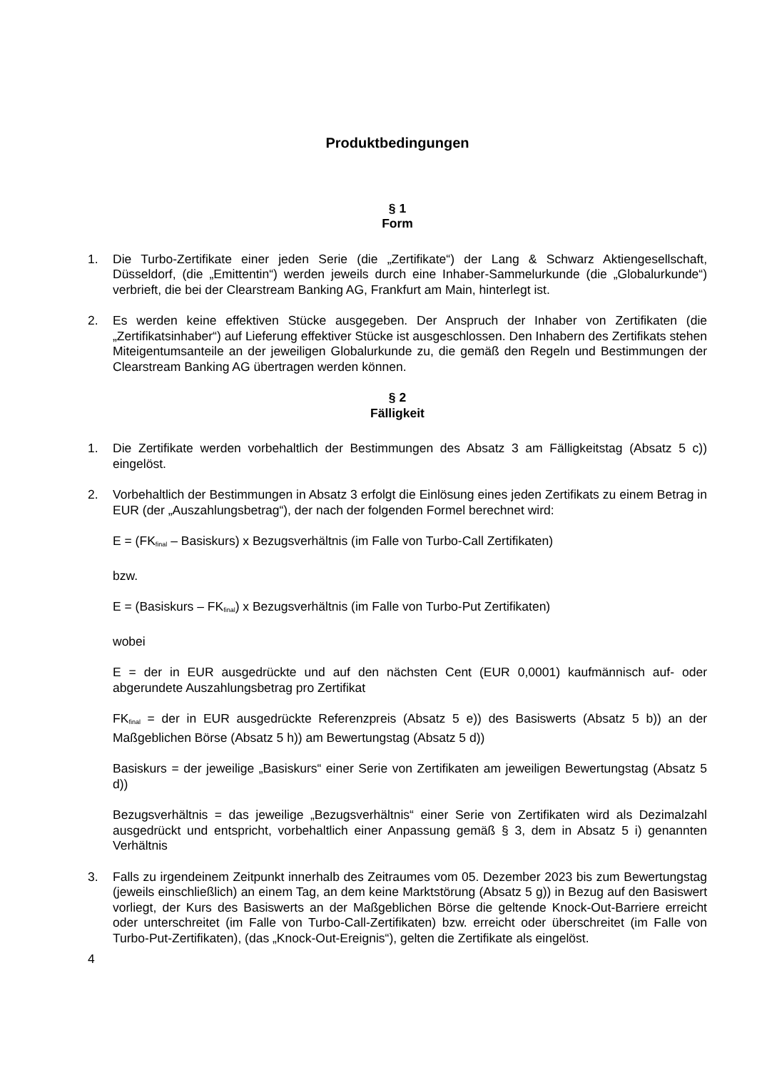Produktbedingungen
§ 1
Form
1. Die Turbo-Zertifikate einer jeden Serie (die „Zertifikate“) der Lang & Schwarz Aktiengesellschaft, Düsseldorf, (die „Emittentin“) werden jeweils durch eine Inhaber-Sammelurkunde (die „Globalurkunde“) verbrieft, die bei der Clearstream Banking AG, Frankfurt am Main, hinterlegt ist.
2. Es werden keine effektiven Stücke ausgegeben. Der Anspruch der Inhaber von Zertifikaten (die „Zertifikatsinhaber“) auf Lieferung effektiver Stücke ist ausgeschlossen. Den Inhabern des Zertifikats stehen Miteigentumsanteile an der jeweiligen Globalurkunde zu, die gemäß den Regeln und Bestimmungen der Clearstream Banking AG übertragen werden können.
§ 2
Fälligkeit
1. Die Zertifikate werden vorbehaltlich der Bestimmungen des Absatz 3 am Fälligkeitstag (Absatz 5 c)) eingelöst.
2. Vorbehaltlich der Bestimmungen in Absatz 3 erfolgt die Einlösung eines jeden Zertifikats zu einem Betrag in EUR (der „Auszahlungsbetrag“), der nach der folgenden Formel berechnet wird:
E = (FK<sub>final</sub> – Basiskurs) x Bezugsverhältnis (im Falle von Turbo-Call Zertifikaten)
bzw.
E = (Basiskurs – FK<sub>final</sub>) x Bezugsverhältnis (im Falle von Turbo-Put Zertifikaten)
wobei
E = der in EUR ausgedrückte und auf den nächsten Cent (EUR 0,0001) kaufmännisch auf- oder abgerundete Auszahlungsbetrag pro Zertifikat
FK<sub>final</sub> = der in EUR ausgedrückte Referenzpreis (Absatz 5 e)) des Basiswerts (Absatz 5 b)) an der Maßgeblichen Börse (Absatz 5 h)) am Bewertungstag (Absatz 5 d))
Basiskurs = der jeweilige „Basiskurs“ einer Serie von Zertifikaten am jeweiligen Bewertungstag (Absatz 5 d))
Bezugsverhältnis = das jeweilige „Bezugsverhältnis“ einer Serie von Zertifikaten wird als Dezimalzahl ausgedrückt und entspricht, vorbehaltlich einer Anpassung gemäß § 3, dem in Absatz 5 i) genannten Verhältnis
3. Falls zu irgendeinem Zeitpunkt innerhalb des Zeitraumes vom 05. Dezember 2023 bis zum Bewertungstag (jeweils einschließlich) an einem Tag, an dem keine Marktstörung (Absatz 5 g)) in Bezug auf den Basiswert vorliegt, der Kurs des Basiswerts an der Maßgeblichen Börse die geltende Knock-Out-Barriere erreicht oder unterschreitet (im Falle von Turbo-Call-Zertifikaten) bzw. erreicht oder überschreitet (im Falle von Turbo-Put-Zertifikaten), (das „Knock-Out-Ereignis“), gelten die Zertifikate als eingelöst.
4